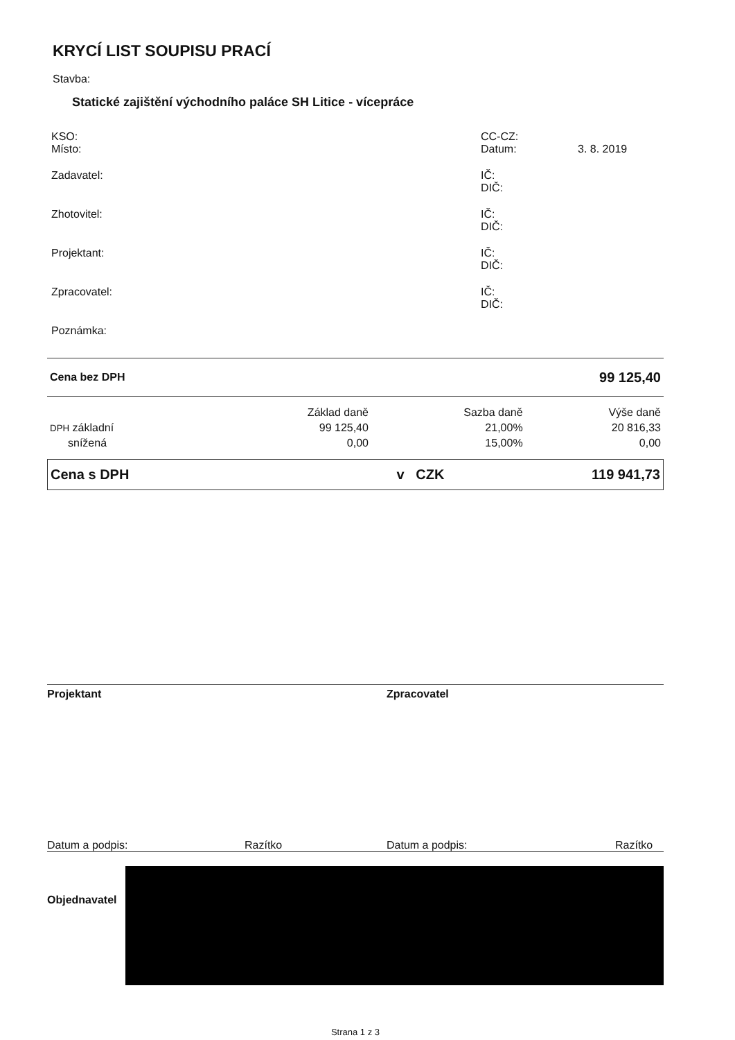KRYCÍ LIST SOUPISU PRACÍ
Stavba:
Statické zajištění východního paláce SH Litice - vícepráce
KSO:
Místo:
CC-CZ:
Datum:
3. 8. 2019
Zadavatel: IČ:
DIČ:
Zhotovitel: IČ:
DIČ:
Projektant: IČ:
DIČ:
Zpracovatel: IČ:
DIČ:
Poznámka:
| Cena bez DPH | 99 125,40 |
| | Základ daně | Sazba daně | Výše daně |
| DPH základní | 99 125,40 | 21,00% | 20 816,33 |
| snížená | 0,00 | 15,00% | 0,00 |
| Cena s DPH | v CZK | 119 941,73 |
Projektant Zpracovatel
Datum a podpis: Razítko Datum a podpis: Razítko
Objednavatel
Strana 1 z 3